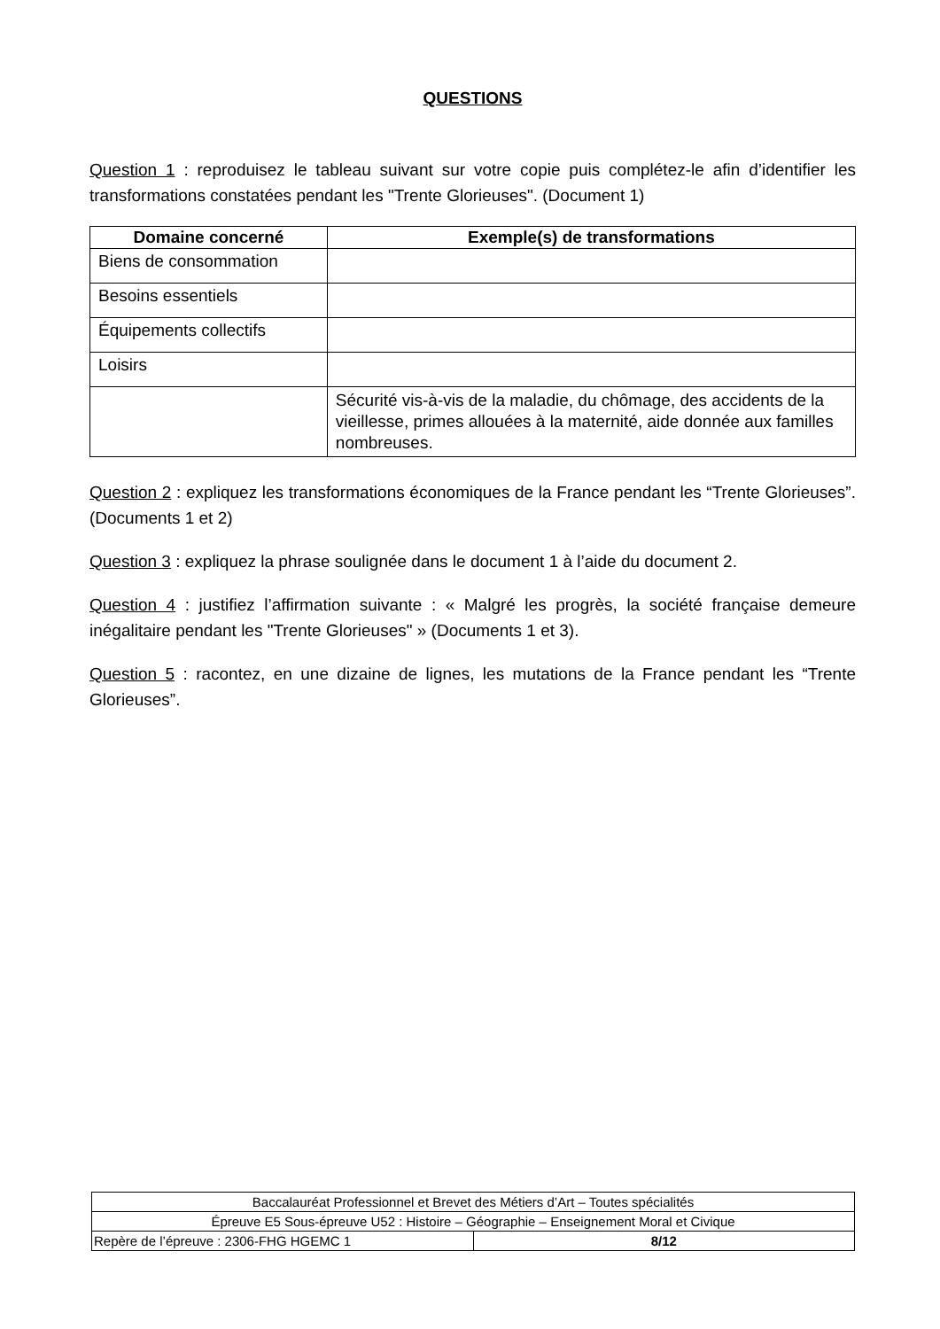QUESTIONS
Question 1 : reproduisez le tableau suivant sur votre copie puis complétez-le afin d’identifier les transformations constatées pendant les "Trente Glorieuses". (Document 1)
| Domaine concerné | Exemple(s) de transformations |
| --- | --- |
| Biens de consommation | |
| Besoins essentiels | |
| Équipements collectifs | |
| Loisirs | |
| | Sécurité vis-à-vis de la maladie, du chômage, des accidents de la vieillesse, primes allouées à la maternité, aide donnée aux familles nombreuses. |
Question 2 : expliquez les transformations économiques de la France pendant les “Trente Glorieuses”. (Documents 1 et 2)
Question 3 : expliquez la phrase soulignée dans le document 1 à l’aide du document 2.
Question 4 : justifiez l’affirmation suivante : « Malgré les progrès, la société française demeure inégalitaire pendant les "Trente Glorieuses" » (Documents 1 et 3).
Question 5 : racontez, en une dizaine de lignes, les mutations de la France pendant les “Trente Glorieuses”.
| Baccalauréat Professionnel et Brevet des Métiers d’Art – Toutes spécialités | |
| Épreuve E5 Sous-épreuve U52 : Histoire – Géographie – Enseignement Moral et Civique | |
| Repère de l’épreuve : 2306-FHG HGEMC 1 | 8/12 |